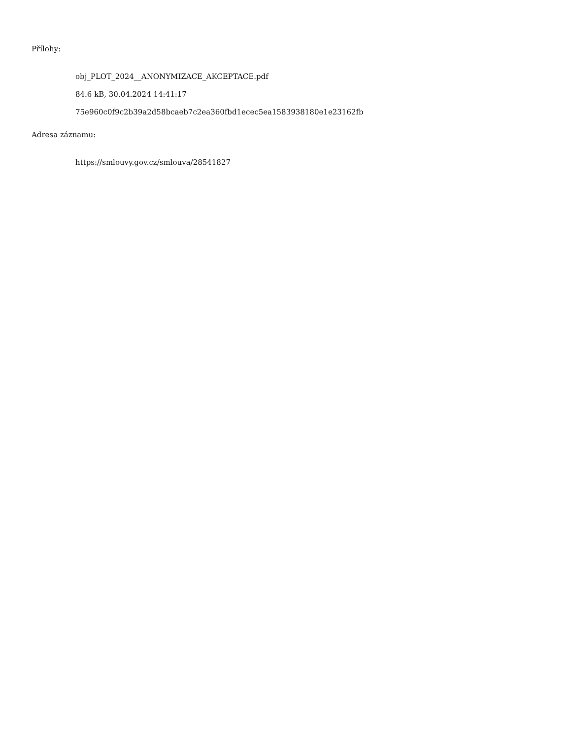Přílohy:
obj_PLOT_2024__ANONYMIZACE_AKCEPTACE.pdf
84.6 kB, 30.04.2024 14:41:17
75e960c0f9c2b39a2d58bcaeb7c2ea360fbd1ecec5ea1583938180e1e23162fb
Adresa záznamu:
https://smlouvy.gov.cz/smlouva/28541827